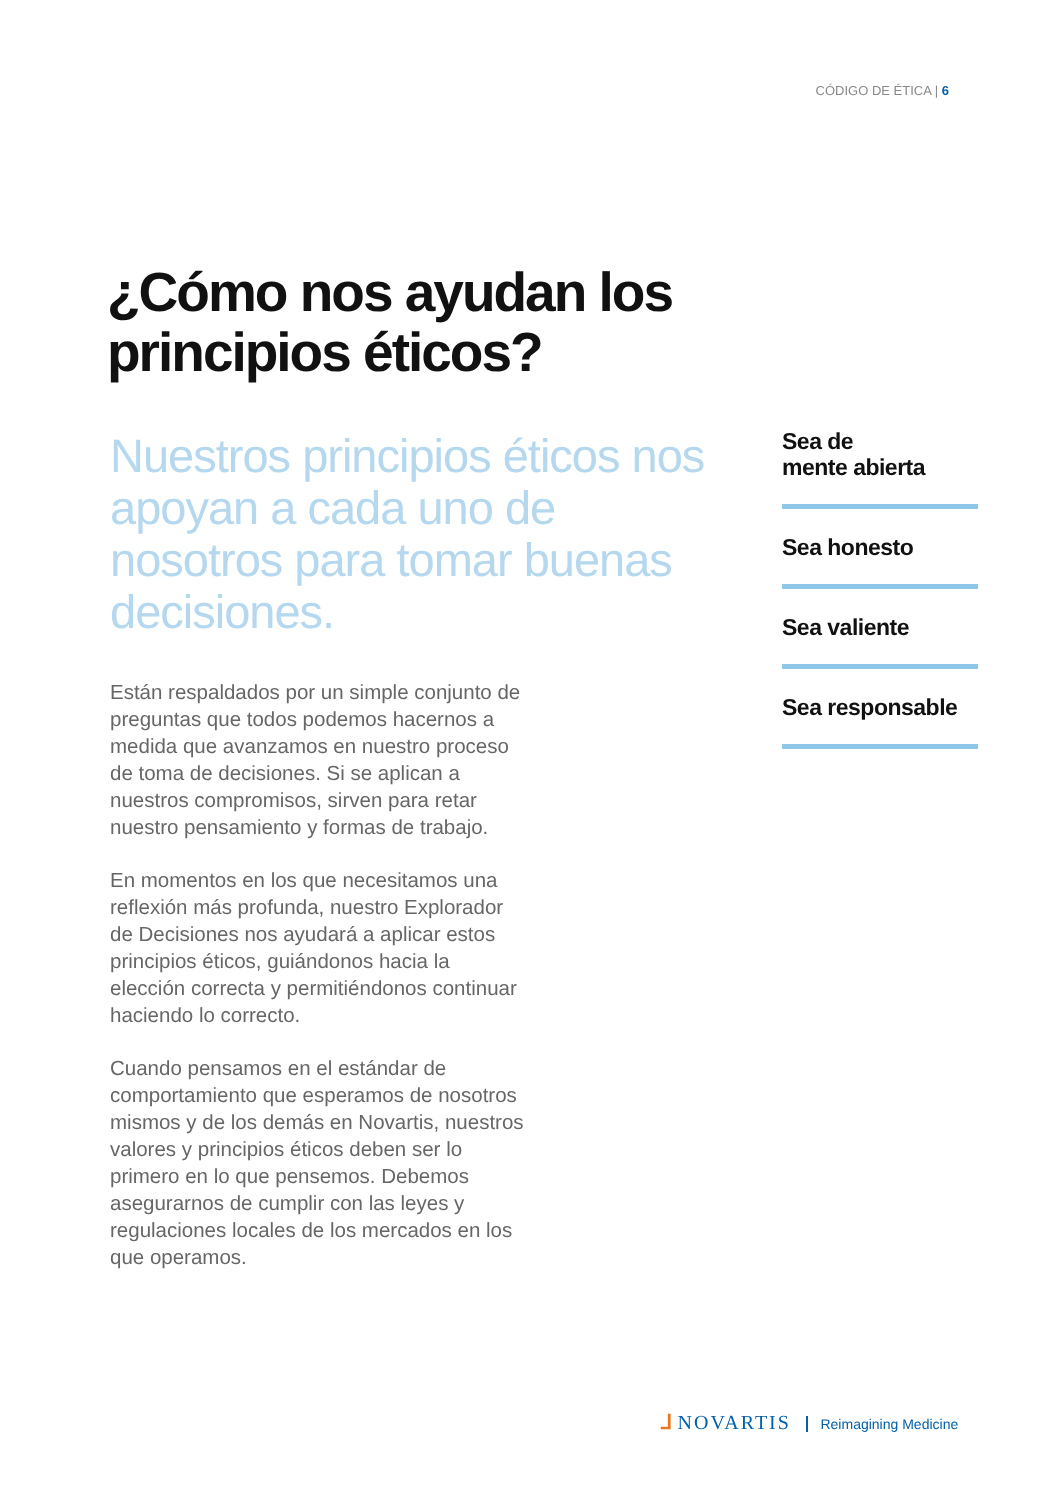CÓDIGO DE ÉTICA | 6
¿Cómo nos ayudan los principios éticos?
Nuestros principios éticos nos apoyan a cada uno de nosotros para tomar buenas decisiones.
Están respaldados por un simple conjunto de preguntas que todos podemos hacernos a medida que avanzamos en nuestro proceso de toma de decisiones. Si se aplican a nuestros compromisos, sirven para retar nuestro pensamiento y formas de trabajo.
En momentos en los que necesitamos una reflexión más profunda, nuestro Explorador de Decisiones nos ayudará a aplicar estos principios éticos, guiándonos hacia la elección correcta y permitiéndonos continuar haciendo lo correcto.
Cuando pensamos en el estándar de comportamiento que esperamos de nosotros mismos y de los demás en Novartis, nuestros valores y principios éticos deben ser lo primero en lo que pensemos. Debemos asegurarnos de cumplir con las leyes y regulaciones locales de los mercados en los que operamos.
Sea de
mente abierta
Sea honesto
Sea valiente
Sea responsable
ᒧ NOVARTIS Reimagining Medicine